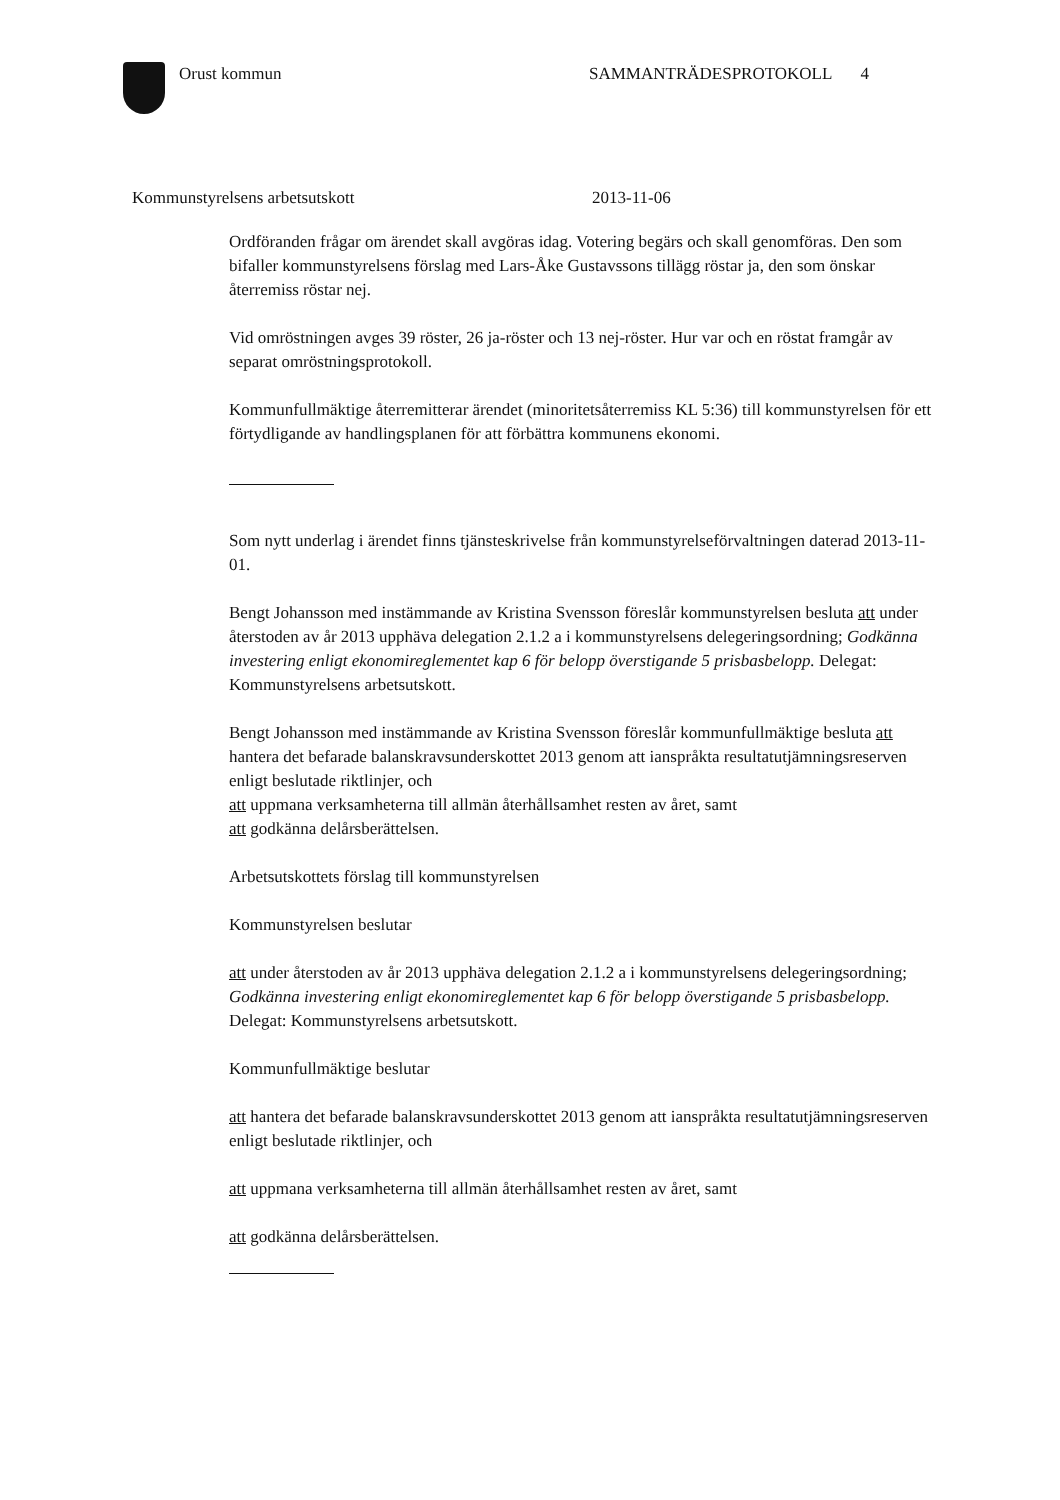Orust kommun SAMMANTRÄDESPROTOKOLL 4
Kommunstyrelsens arbetsutskott 2013-11-06
Ordföranden frågar om ärendet skall avgöras idag. Votering begärs och skall genomföras. Den som bifaller kommunstyrelsens förslag med Lars-Åke Gustavssons tillägg röstar ja, den som önskar återremiss röstar nej.
Vid omröstningen avges 39 röster, 26 ja-röster och 13 nej-röster. Hur var och en röstat framgår av separat omröstningsprotokoll.
Kommunfullmäktige återremitterar ärendet (minoritetsåterremiss KL 5:36) till kommunstyrelsen för ett förtydligande av handlingsplanen för att förbättra kommunens ekonomi.
Som nytt underlag i ärendet finns tjänsteskrivelse från kommunstyrelseförvaltningen daterad 2013-11-01.
Bengt Johansson med instämmande av Kristina Svensson föreslår kommunstyrelsen besluta att under återstoden av år 2013 upphäva delegation 2.1.2 a i kommunstyrelsens delegeringsordning; Godkänna investering enligt ekonomireglementet kap 6 för belopp överstigande 5 prisbasbelopp. Delegat: Kommunstyrelsens arbetsutskott.
Bengt Johansson med instämmande av Kristina Svensson föreslår kommunfullmäktige besluta att hantera det befarade balanskravsunderskottet 2013 genom att ianspråkta resultatutjämningsreserven enligt beslutade riktlinjer, och
att uppmana verksamheterna till allmän återhållsamhet resten av året, samt
att godkänna delårsberättelsen.
Arbetsutskottets förslag till kommunstyrelsen
Kommunstyrelsen beslutar
att under återstoden av år 2013 upphäva delegation 2.1.2 a i kommunstyrelsens delegeringsordning; Godkänna investering enligt ekonomireglementet kap 6 för belopp överstigande 5 prisbasbelopp. Delegat: Kommunstyrelsens arbetsutskott.
Kommunfullmäktige beslutar
att hantera det befarade balanskravsunderskottet 2013 genom att ianspråkta resultatutjämningsreserven enligt beslutade riktlinjer, och
att uppmana verksamheterna till allmän återhållsamhet resten av året, samt
att godkänna delårsberättelsen.